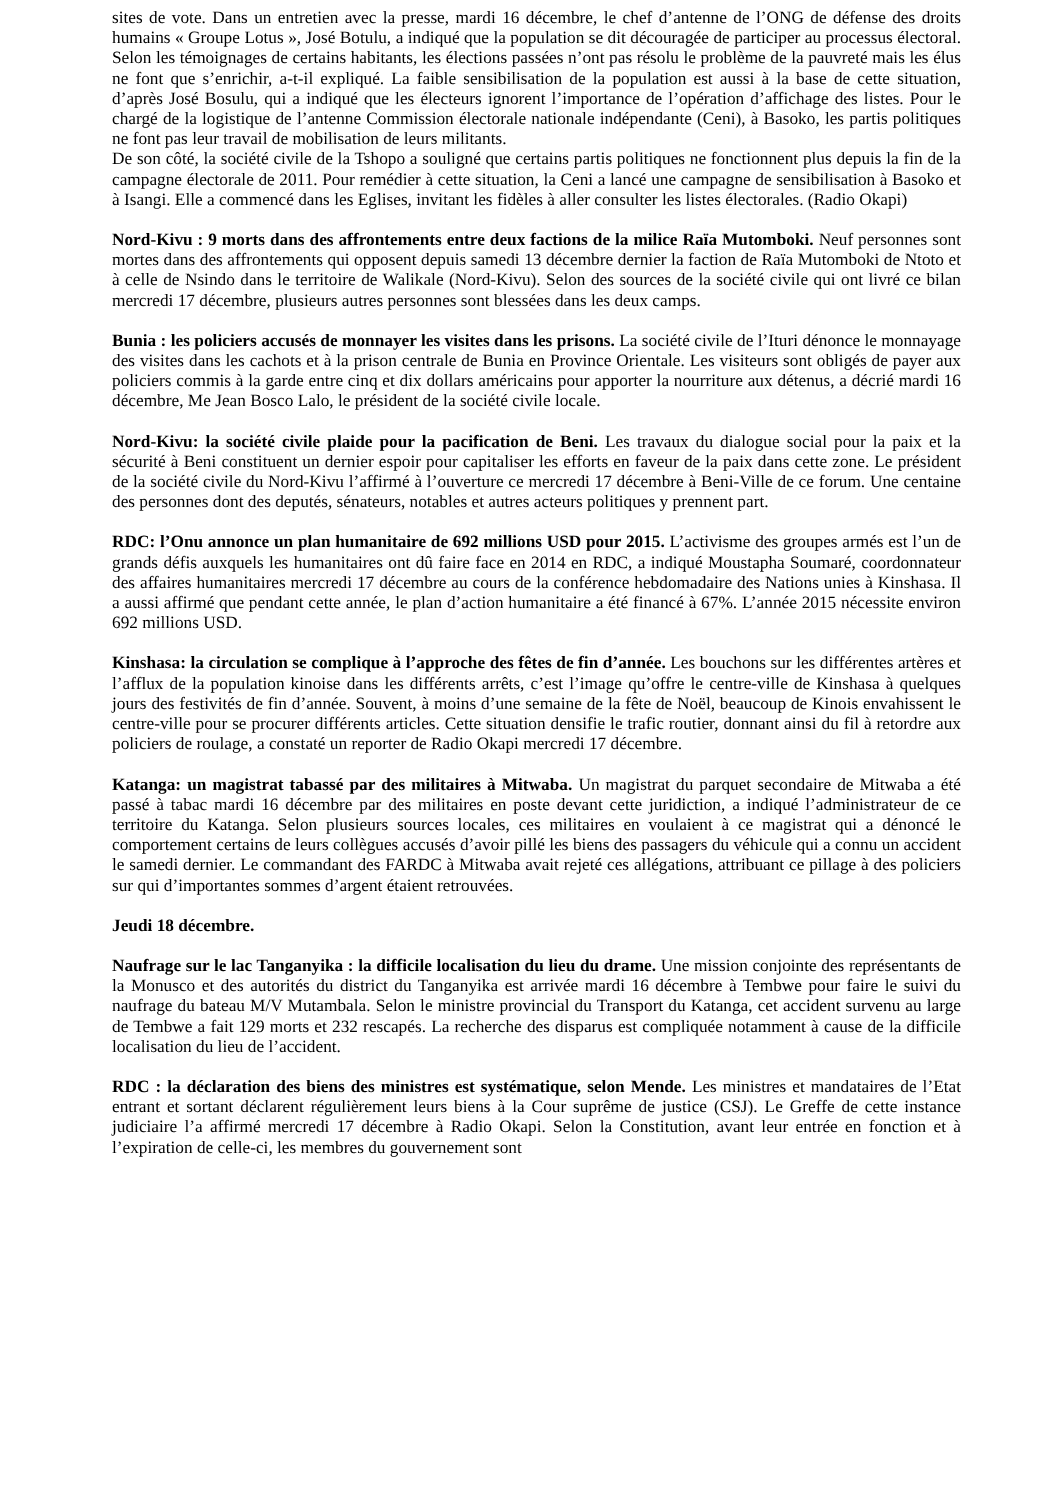sites de vote. Dans un entretien avec la presse, mardi 16 décembre, le chef d’antenne de l’ONG de défense des droits humains « Groupe Lotus », José Botulu, a indiqué que la population se dit découragée de participer au processus électoral. Selon les témoignages de certains habitants, les élections passées n’ont pas résolu le problème de la pauvreté mais les élus ne font que s’enrichir, a-t-il expliqué. La faible sensibilisation de la population est aussi à la base de cette situation, d’après José Bosulu, qui a indiqué que les électeurs ignorent l’importance de l’opération d’affichage des listes. Pour le chargé de la logistique de l’antenne Commission électorale nationale indépendante (Ceni), à Basoko, les partis politiques ne font pas leur travail de mobilisation de leurs militants.
De son côté, la société civile de la Tshopo a souligné que certains partis politiques ne fonctionnent plus depuis la fin de la campagne électorale de 2011. Pour remédier à cette situation, la Ceni a lancé une campagne de sensibilisation à Basoko et à Isangi. Elle a commencé dans les Eglises, invitant les fidèles à aller consulter les listes électorales. (Radio Okapi)
Nord-Kivu : 9 morts dans des affrontements entre deux factions de la milice Raïa Mutomboki. Neuf personnes sont mortes dans des affrontements qui opposent depuis samedi 13 décembre dernier la faction de Raïa Mutomboki de Ntoto et à celle de Nsindo dans le territoire de Walikale (Nord-Kivu). Selon des sources de la société civile qui ont livré ce bilan mercredi 17 décembre, plusieurs autres personnes sont blessées dans les deux camps.
Bunia : les policiers accusés de monnayer les visites dans les prisons. La société civile de l’Ituri dénonce le monnayage des visites dans les cachots et à la prison centrale de Bunia en Province Orientale. Les visiteurs sont obligés de payer aux policiers commis à la garde entre cinq et dix dollars américains pour apporter la nourriture aux détenus, a décrié mardi 16 décembre, Me Jean Bosco Lalo, le président de la société civile locale.
Nord-Kivu: la société civile plaide pour la pacification de Beni. Les travaux du dialogue social pour la paix et la sécurité à Beni constituent un dernier espoir pour capitaliser les efforts en faveur de la paix dans cette zone. Le président de la société civile du Nord-Kivu l’affirmé à l’ouverture ce mercredi 17 décembre à Beni-Ville de ce forum. Une centaine des personnes dont des deputés, sénateurs, notables et autres acteurs politiques y prennent part.
RDC: l’Onu annonce un plan humanitaire de 692 millions USD pour 2015. L’activisme des groupes armés est l’un de grands défis auxquels les humanitaires ont dû faire face en 2014 en RDC, a indiqué Moustapha Soumaré, coordonnateur des affaires humanitaires mercredi 17 décembre au cours de la conférence hebdomadaire des Nations unies à Kinshasa. Il a aussi affirmé que pendant cette année, le plan d’action humanitaire a été financé à 67%. L’année 2015 nécessite environ 692 millions USD.
Kinshasa: la circulation se complique à l’approche des fêtes de fin d’année. Les bouchons sur les différentes artères et l’afflux de la population kinoise dans les différents arrêts, c’est l’image qu’offre le centre-ville de Kinshasa à quelques jours des festivités de fin d’année. Souvent, à moins d’une semaine de la fête de Noël, beaucoup de Kinois envahissent le centre-ville pour se procurer différents articles. Cette situation densifie le trafic routier, donnant ainsi du fil à retordre aux policiers de roulage, a constaté un reporter de Radio Okapi mercredi 17 décembre.
Katanga: un magistrat tabassé par des militaires à Mitwaba. Un magistrat du parquet secondaire de Mitwaba a été passé à tabac mardi 16 décembre par des militaires en poste devant cette juridiction, a indiqué l’administrateur de ce territoire du Katanga. Selon plusieurs sources locales, ces militaires en voulaient à ce magistrat qui a dénoncé le comportement certains de leurs collègues accusés d’avoir pillé les biens des passagers du véhicule qui a connu un accident le samedi dernier. Le commandant des FARDC à Mitwaba avait rejeté ces allégations, attribuant ce pillage à des policiers sur qui d’importantes sommes d’argent étaient retrouvées.
Jeudi 18 décembre.
Naufrage sur le lac Tanganyika : la difficile localisation du lieu du drame. Une mission conjointe des représentants de la Monusco et des autorités du district du Tanganyika est arrivée mardi 16 décembre à Tembwe pour faire le suivi du naufrage du bateau M/V Mutambala. Selon le ministre provincial du Transport du Katanga, cet accident survenu au large de Tembwe a fait 129 morts et 232 rescapés. La recherche des disparus est compliquée notamment à cause de la difficile localisation du lieu de l’accident.
RDC : la déclaration des biens des ministres est systématique, selon Mende. Les ministres et mandataires de l’Etat entrant et sortant déclarent régulièrement leurs biens à la Cour suprême de justice (CSJ). Le Greffe de cette instance judiciaire l’a affirmé mercredi 17 décembre à Radio Okapi. Selon la Constitution, avant leur entrée en fonction et à l’expiration de celle-ci, les membres du gouvernement sont